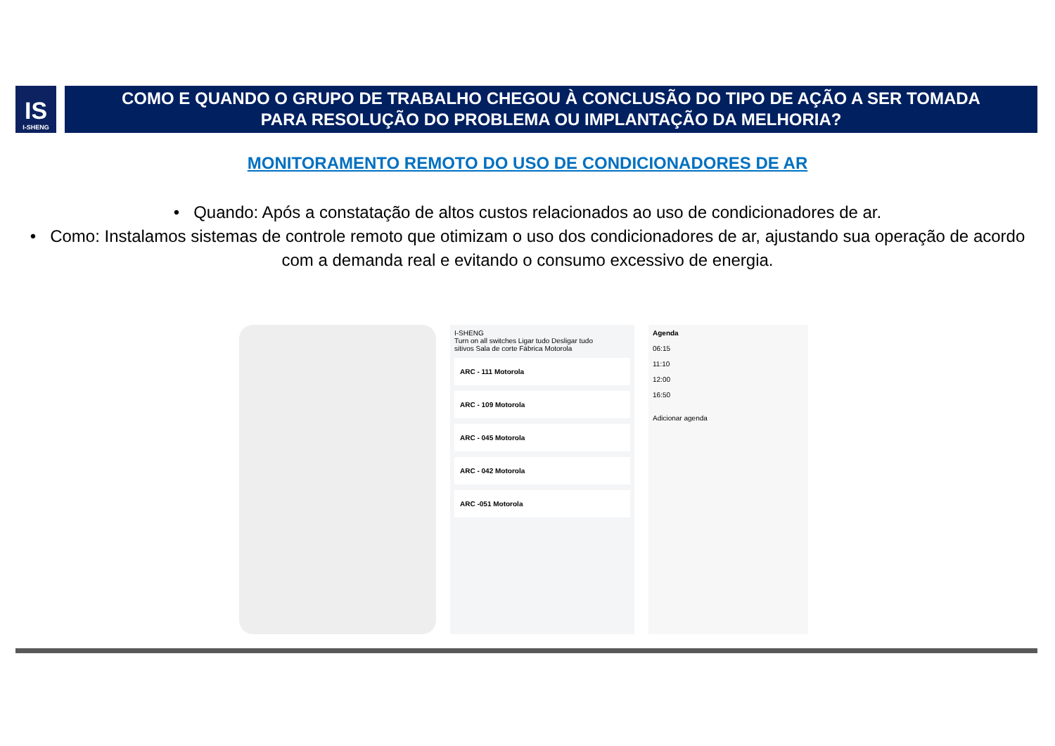IS
I-SHENG
COMO E QUANDO O GRUPO DE TRABALHO CHEGOU À CONCLUSÃO DO TIPO DE AÇÃO A SER TOMADA
PARA RESOLUÇÃO DO PROBLEMA OU IMPLANTAÇÃO DA MELHORIA?
MONITORAMENTO REMOTO DO USO DE CONDICIONADORES DE AR
• Quando: Após a constatação de altos custos relacionados ao uso de condicionadores de ar.
• Como: Instalamos sistemas de controle remoto que otimizam o uso dos condicionadores de ar, ajustando sua operação de acordo com a demanda real e evitando o consumo excessivo de energia.
I-SHENG
Turn on all switches Ligar tudo Desligar tudo
sitivos Sala de corte Fábrica Motorola
ARC - 111 Motorola
ARC - 109 Motorola
ARC - 045 Motorola
ARC - 042 Motorola
ARC -051 Motorola
Agenda
06:15
11:10
12:00
16:50
Adicionar agenda